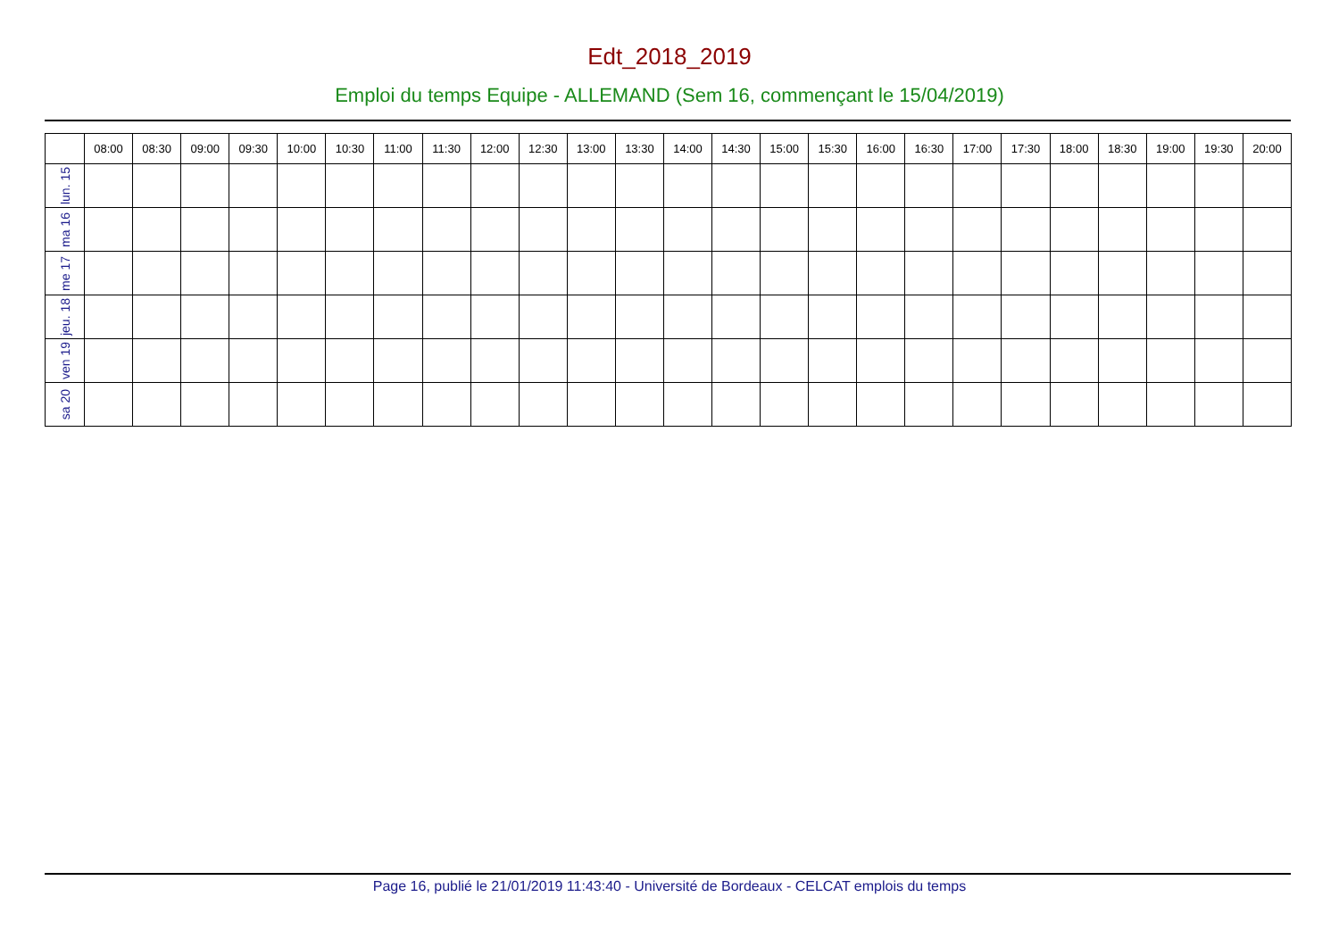Edt_2018_2019
Emploi du temps Equipe - ALLEMAND (Sem 16, commençant le 15/04/2019)
| | 08:00 | 08:30 | 09:00 | 09:30 | 10:00 | 10:30 | 11:00 | 11:30 | 12:00 | 12:30 | 13:00 | 13:30 | 14:00 | 14:30 | 15:00 | 15:30 | 16:00 | 16:30 | 17:00 | 17:30 | 18:00 | 18:30 | 19:00 | 19:30 | 20:00 |
| --- | --- | --- | --- | --- | --- | --- | --- | --- | --- | --- | --- | --- | --- | --- | --- | --- | --- | --- | --- | --- | --- | --- | --- | --- | --- |
| lun. 15 | | | | | | | | | | | | | | | | | | | | | | | | | |
| ma 16 | | | | | | | | | | | | | | | | | | | | | | | | | |
| me 17 | | | | | | | | | | | | | | | | | | | | | | | | | |
| jeu. 18 | | | | | | | | | | | | | | | | | | | | | | | | | |
| ven 19 | | | | | | | | | | | | | | | | | | | | | | | | | |
| sa 20 | | | | | | | | | | | | | | | | | | | | | | | | | |
Page 16, publié le 21/01/2019 11:43:40 - Université de Bordeaux - CELCAT emplois du temps